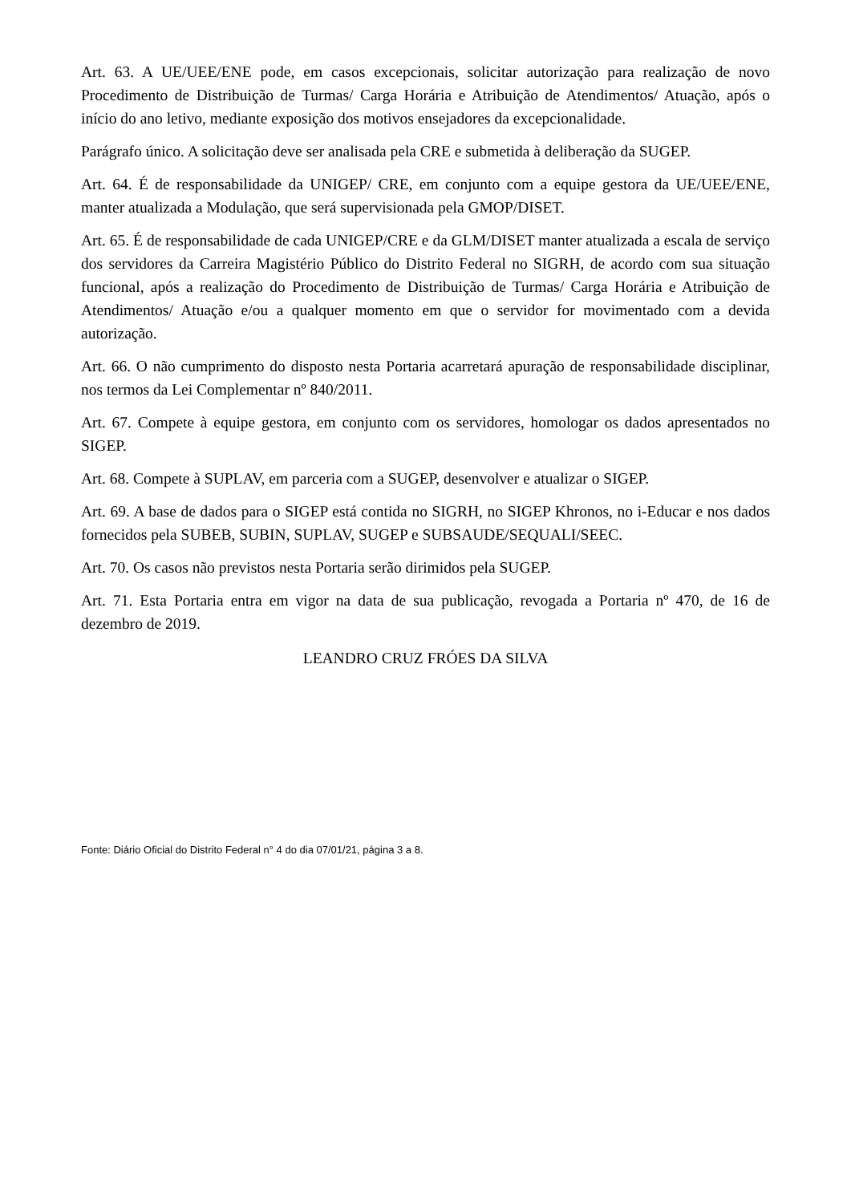Art. 63. A UE/UEE/ENE pode, em casos excepcionais, solicitar autorização para realização de novo Procedimento de Distribuição de Turmas/ Carga Horária e Atribuição de Atendimentos/ Atuação, após o início do ano letivo, mediante exposição dos motivos ensejadores da excepcionalidade.
Parágrafo único. A solicitação deve ser analisada pela CRE e submetida à deliberação da SUGEP.
Art. 64. É de responsabilidade da UNIGEP/ CRE, em conjunto com a equipe gestora da UE/UEE/ENE, manter atualizada a Modulação, que será supervisionada pela GMOP/DISET.
Art. 65. É de responsabilidade de cada UNIGEP/CRE e da GLM/DISET manter atualizada a escala de serviço dos servidores da Carreira Magistério Público do Distrito Federal no SIGRH, de acordo com sua situação funcional, após a realização do Procedimento de Distribuição de Turmas/ Carga Horária e Atribuição de Atendimentos/ Atuação e/ou a qualquer momento em que o servidor for movimentado com a devida autorização.
Art. 66. O não cumprimento do disposto nesta Portaria acarretará apuração de responsabilidade disciplinar, nos termos da Lei Complementar nº 840/2011.
Art. 67. Compete à equipe gestora, em conjunto com os servidores, homologar os dados apresentados no SIGEP.
Art. 68. Compete à SUPLAV, em parceria com a SUGEP, desenvolver e atualizar o SIGEP.
Art. 69. A base de dados para o SIGEP está contida no SIGRH, no SIGEP Khronos, no i-Educar e nos dados fornecidos pela SUBEB, SUBIN, SUPLAV, SUGEP e SUBSAUDE/SEQUALI/SEEC.
Art. 70. Os casos não previstos nesta Portaria serão dirimidos pela SUGEP.
Art. 71. Esta Portaria entra em vigor na data de sua publicação, revogada a Portaria nº 470, de 16 de dezembro de 2019.
LEANDRO CRUZ FRÓES DA SILVA
Fonte: Diário Oficial do Distrito Federal n° 4 do dia 07/01/21, página 3 a 8.